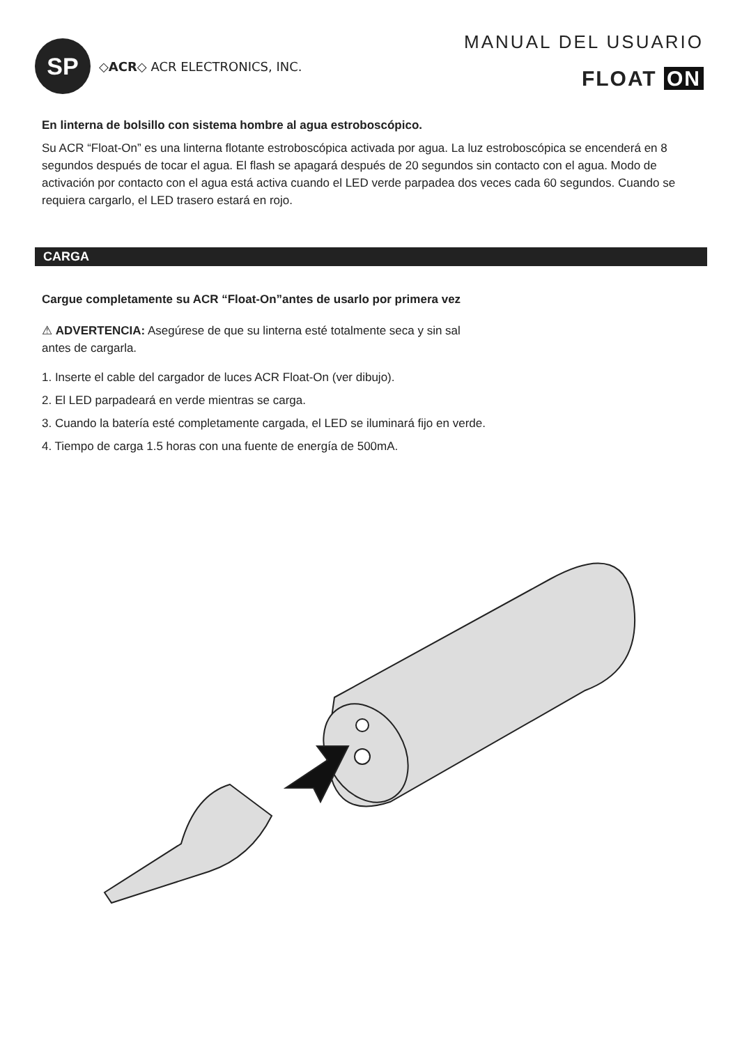SP
◇ACR◇ ACR ELECTRONICS, INC.
MANUAL DEL USUARIO
FLOAT ON
En linterna de bolsillo con sistema hombre al agua estroboscópico.
Su ACR “Float-On” es una linterna flotante estroboscópica activada por agua. La luz estroboscópica se encenderá en 8 segundos después de tocar el agua. El flash se apagará después de 20 segundos sin contacto con el agua. Modo de activación por contacto con el agua está activa cuando el LED verde parpadea dos veces cada 60 segundos. Cuando se requiera cargarlo, el LED trasero estará en rojo.
CARGA
Cargue completamente su ACR “Float-On”antes de usarlo por primera vez
⚠ ADVERTENCIA: Asegúrese de que su linterna esté totalmente seca y sin sal
antes de cargarla.
1. Inserte el cable del cargador de luces ACR Float-On (ver dibujo).
2. El LED parpadeará en verde mientras se carga.
3. Cuando la batería esté completamente cargada, el LED se iluminará fijo en verde.
4. Tiempo de carga 1.5 horas con una fuente de energía de 500mA.